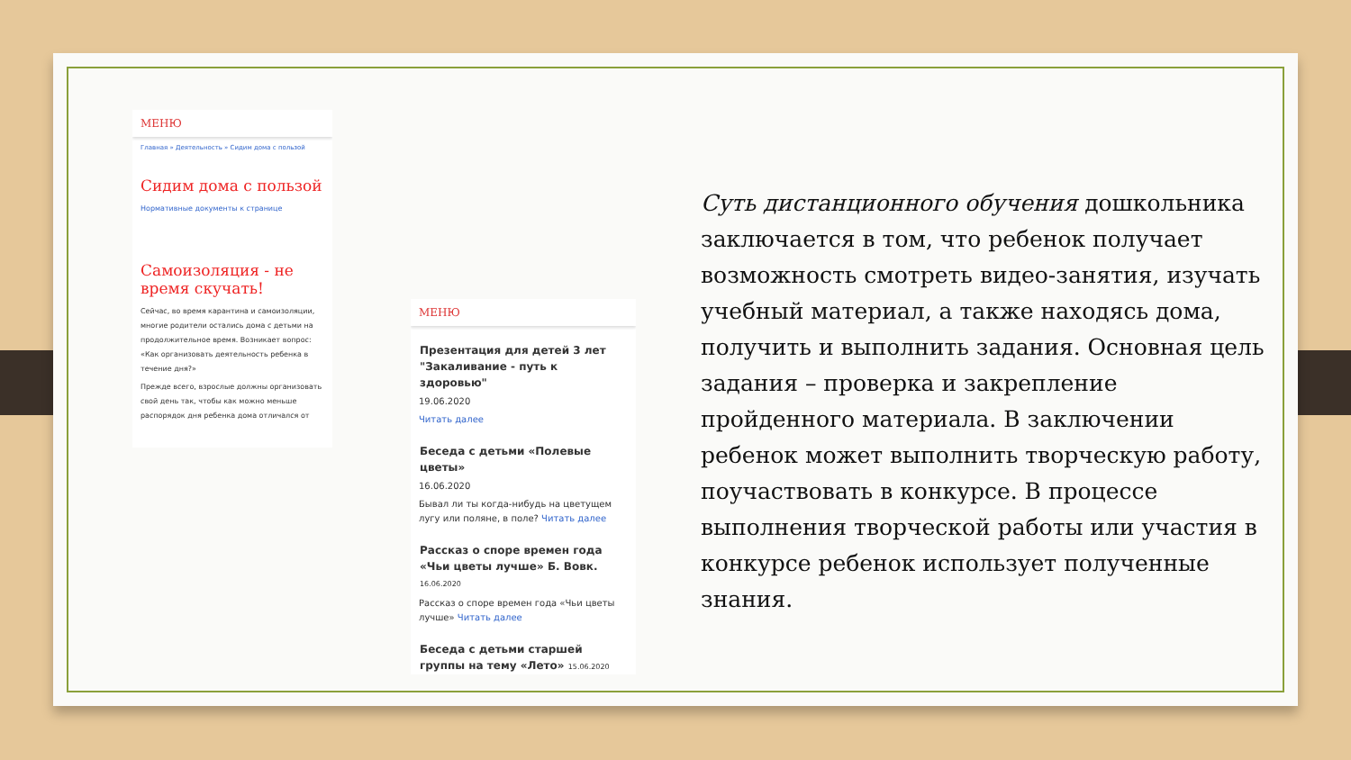МЕНЮ
Главная » Деятельность » Сидим дома с пользой
Сидим дома с пользой
Нормативные документы к странице
Самоизоляция - не время скучать!
Сейчас, во время карантина и самоизоляции, многие родители остались дома с детьми на продолжительное время. Возникает вопрос: «Как организовать деятельность ребенка в течение дня?»
Прежде всего, взрослые должны организовать свой день так, чтобы как можно меньше распорядок дня ребенка дома отличался от
МЕНЮ
Презентация для детей 3 лет "Закаливание - путь к здоровью"
19.06.2020
Читать далее
Беседа с детьми «Полевые цветы»
16.06.2020
Бывал ли ты когда-нибудь на цветущем лугу или поляне, в поле? Читать далее
Рассказ о споре времен года «Чьи цветы лучше» Б. Вовк. 16.06.2020
Рассказ о споре времен года «Чьи цветы лучше» Читать далее
Беседа с детьми старшей группы на тему «Лето» 15.06.2020
Суть дистанционного обучения дошкольника заключается в том, что ребенок получает возможность смотреть видео-занятия, изучать учебный материал, а также находясь дома, получить и выполнить задания. Основная цель задания – проверка и закрепление пройденного материала. В заключении ребенок может выполнить творческую работу, поучаствовать в конкурсе. В процессе выполнения творческой работы или участия в конкурсе ребенок использует полученные знания.